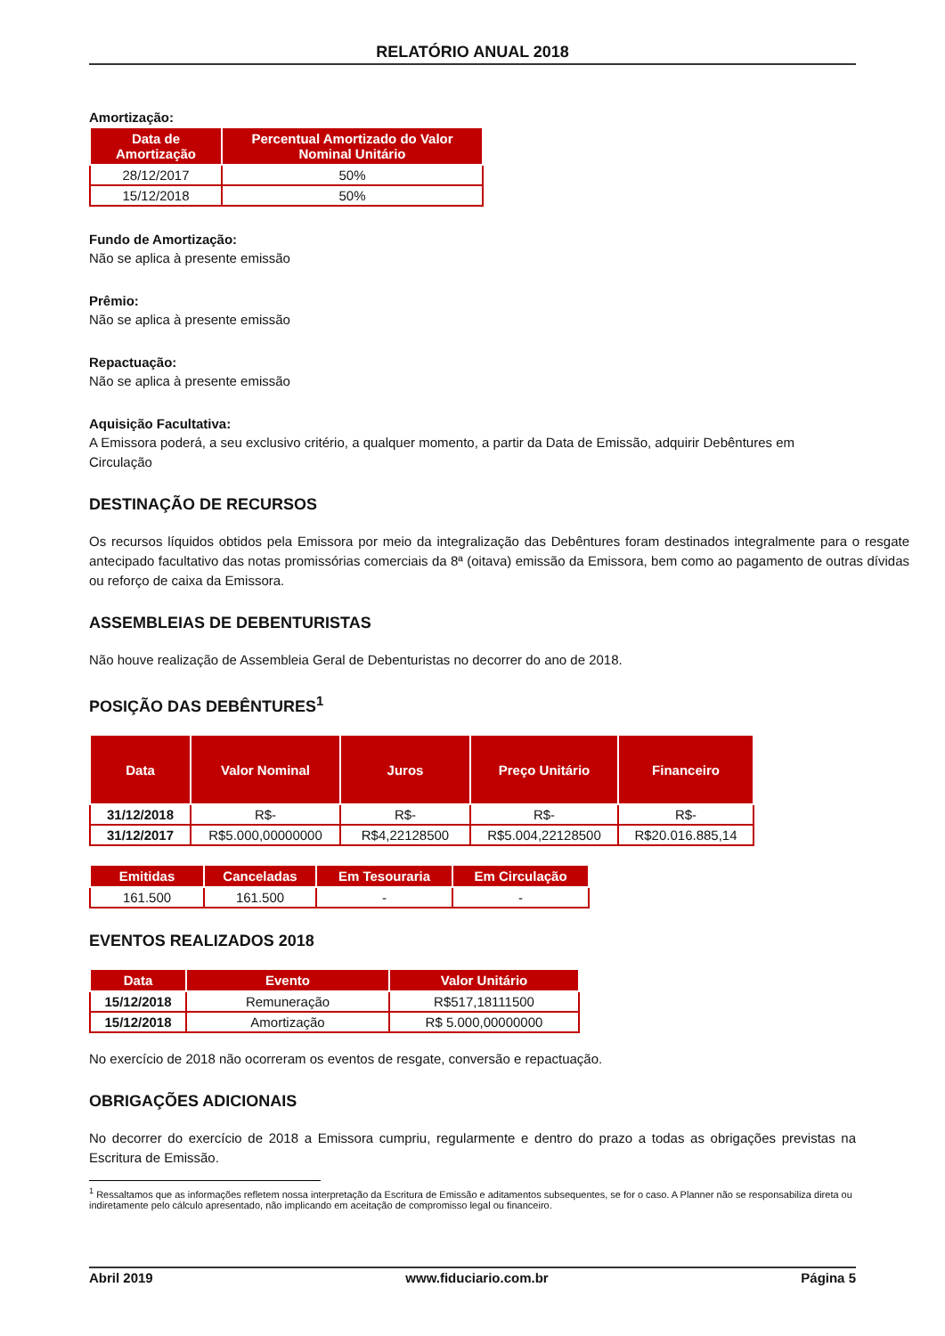RELATÓRIO ANUAL 2018
Amortização:
| Data de Amortização | Percentual Amortizado do Valor Nominal Unitário |
| --- | --- |
| 28/12/2017 | 50% |
| 15/12/2018 | 50% |
Fundo de Amortização:
Não se aplica à presente emissão
Prêmio:
Não se aplica à presente emissão
Repactuação:
Não se aplica à presente emissão
Aquisição Facultativa:
A Emissora poderá, a seu exclusivo critério, a qualquer momento, a partir da Data de Emissão, adquirir Debêntures em Circulação
DESTINAÇÃO DE RECURSOS
Os recursos líquidos obtidos pela Emissora por meio da integralização das Debêntures foram destinados integralmente para o resgate antecipado facultativo das notas promissórias comerciais da 8ª (oitava) emissão da Emissora, bem como ao pagamento de outras dívidas ou reforço de caixa da Emissora.
ASSEMBLEIAS DE DEBENTURISTAS
Não houve realização de Assembleia Geral de Debenturistas no decorrer do ano de 2018.
POSIÇÃO DAS DEBÊNTURES<sup>1</sup>
| Data | Valor Nominal | Juros | Preço Unitário | Financeiro |
| --- | --- | --- | --- | --- |
| 31/12/2018 | R$- | R$- | R$- | R$- |
| 31/12/2017 | R$5.000,00000000 | R$4,22128500 | R$5.004,22128500 | R$20.016.885,14 |
| Emitidas | Canceladas | Em Tesouraria | Em Circulação |
| --- | --- | --- | --- |
| 161.500 | 161.500 | - | - |
EVENTOS REALIZADOS 2018
| Data | Evento | Valor Unitário |
| --- | --- | --- |
| 15/12/2018 | Remuneração | R$517,18111500 |
| 15/12/2018 | Amortização | R$ 5.000,00000000 |
No exercício de 2018 não ocorreram os eventos de resgate, conversão e repactuação.
OBRIGAÇÕES ADICIONAIS
No decorrer do exercício de 2018 a Emissora cumpriu, regularmente e dentro do prazo a todas as obrigações previstas na Escritura de Emissão.
<sup>1</sup> Ressaltamos que as informações refletem nossa interpretação da Escritura de Emissão e aditamentos subsequentes, se for o caso. A Planner não se responsabiliza direta ou indiretamente pelo cálculo apresentado, não implicando em aceitação de compromisso legal ou financeiro.
Abril 2019 www.fiduciario.com.br Página 5